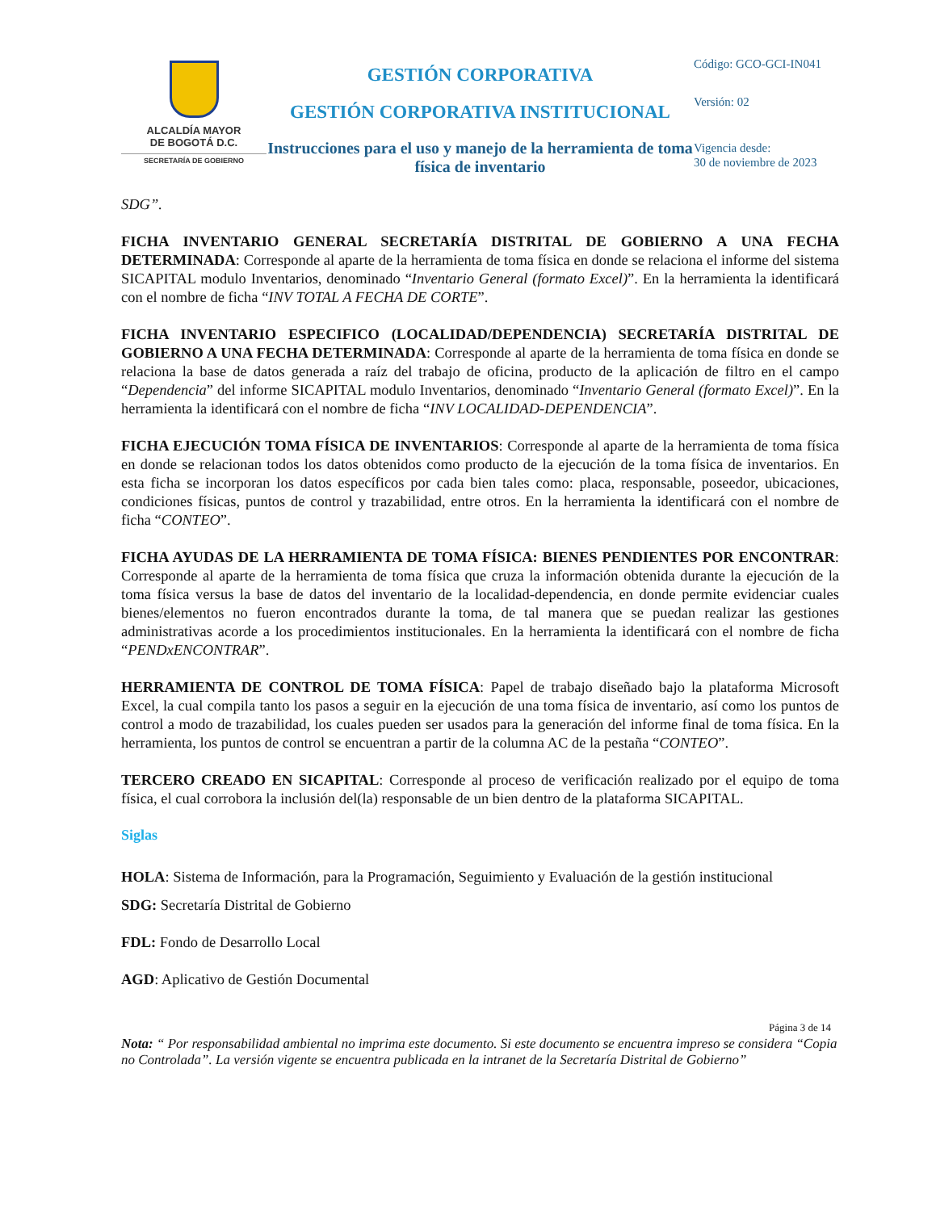ALCALDÍA MAYOR
DE BOGOTÁ D.C.
SECRETARÍA DE GOBIERNO
GESTIÓN CORPORATIVA
GESTIÓN CORPORATIVA INSTITUCIONAL
Instrucciones para el uso y manejo de la herramienta de toma física de inventario
Código: GCO-GCI-IN041
Versión: 02
Vigencia desde:
30 de noviembre de 2023
SDG”.
FICHA INVENTARIO GENERAL SECRETARÍA DISTRITAL DE GOBIERNO A UNA FECHA DETERMINADA: Corresponde al aparte de la herramienta de toma física en donde se relaciona el informe del sistema SICAPITAL modulo Inventarios, denominado “Inventario General (formato Excel)”. En la herramienta la identificará con el nombre de ficha “INV TOTAL A FECHA DE CORTE”.
FICHA INVENTARIO ESPECIFICO (LOCALIDAD/DEPENDENCIA) SECRETARÍA DISTRITAL DE GOBIERNO A UNA FECHA DETERMINADA: Corresponde al aparte de la herramienta de toma física en donde se relaciona la base de datos generada a raíz del trabajo de oficina, producto de la aplicación de filtro en el campo “Dependencia” del informe SICAPITAL modulo Inventarios, denominado “Inventario General (formato Excel)”. En la herramienta la identificará con el nombre de ficha “INV LOCALIDAD-DEPENDENCIA”.
FICHA EJECUCIÓN TOMA FÍSICA DE INVENTARIOS: Corresponde al aparte de la herramienta de toma física en donde se relacionan todos los datos obtenidos como producto de la ejecución de la toma física de inventarios. En esta ficha se incorporan los datos específicos por cada bien tales como: placa, responsable, poseedor, ubicaciones, condiciones físicas, puntos de control y trazabilidad, entre otros. En la herramienta la identificará con el nombre de ficha “CONTEO”.
FICHA AYUDAS DE LA HERRAMIENTA DE TOMA FÍSICA: BIENES PENDIENTES POR ENCONTRAR: Corresponde al aparte de la herramienta de toma física que cruza la información obtenida durante la ejecución de la toma física versus la base de datos del inventario de la localidad-dependencia, en donde permite evidenciar cuales bienes/elementos no fueron encontrados durante la toma, de tal manera que se puedan realizar las gestiones administrativas acorde a los procedimientos institucionales. En la herramienta la identificará con el nombre de ficha “PENDxENCONTRAR”.
HERRAMIENTA DE CONTROL DE TOMA FÍSICA: Papel de trabajo diseñado bajo la plataforma Microsoft Excel, la cual compila tanto los pasos a seguir en la ejecución de una toma física de inventario, así como los puntos de control a modo de trazabilidad, los cuales pueden ser usados para la generación del informe final de toma física. En la herramienta, los puntos de control se encuentran a partir de la columna AC de la pestaña “CONTEO”.
TERCERO CREADO EN SICAPITAL: Corresponde al proceso de verificación realizado por el equipo de toma física, el cual corrobora la inclusión del(la) responsable de un bien dentro de la plataforma SICAPITAL.
Siglas
HOLA: Sistema de Información, para la Programación, Seguimiento y Evaluación de la gestión institucional
SDG: Secretaría Distrital de Gobierno
FDL: Fondo de Desarrollo Local
AGD: Aplicativo de Gestión Documental
Página 3 de 14
Nota: “ Por responsabilidad ambiental no imprima este documento. Si este documento se encuentra impreso se considera “Copia no Controlada”. La versión vigente se encuentra publicada en la intranet de la Secretaría Distrital de Gobierno”